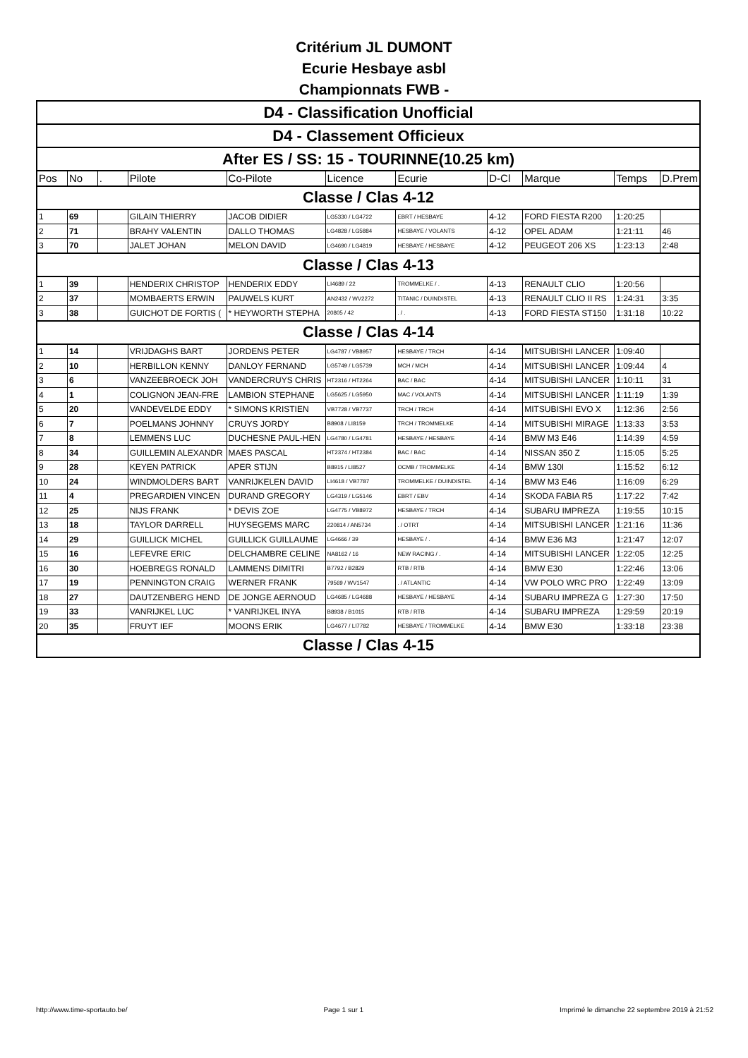Critérium JL DUMONT
Ecurie Hesbaye asbl
Championnats FWB -
| D4 - Classification Unofficial | | | | | | | | | | |
| D4 - Classement Officieux | | | | | | | | | | |
| After ES / SS: 15 - TOURINNE(10.25 km) | | | | | | | | | | |
| Pos | No | . | Pilote | Co-Pilote | Licence | Ecurie | D-Cl | Marque | Temps | D.Prem |
| Classe / Clas 4-12 | | | | | | | | | | |
| 1 | 69 | | GILAIN THIERRY | JACOB DIDIER | LG5330 / LG4722 | EBRT / HESBAYE | 4-12 | FORD FIESTA R200 | 1:20:25 | |
| 2 | 71 | | BRAHY VALENTIN | DALLO THOMAS | LG4828 / LG5884 | HESBAYE / VOLANTS | 4-12 | OPEL ADAM | 1:21:11 | 46 |
| 3 | 70 | | JALET JOHAN | MELON DAVID | LG4690 / LG4819 | HESBAYE / HESBAYE | 4-12 | PEUGEOT 206 XS | 1:23:13 | 2:48 |
| Classe / Clas 4-13 | | | | | | | | | | |
| 1 | 39 | | HENDERIX CHRISTOP | HENDERIX EDDY | LI4689 / 22 | TROMMELKE / . | 4-13 | RENAULT CLIO | 1:20:56 | |
| 2 | 37 | | MOMBAERTS ERWIN | PAUWELS KURT | AN2432 / WV2272 | TITANIC / DUINDISTEL | 4-13 | RENAULT CLIO II RS | 1:24:31 | 3:35 |
| 3 | 38 | | GUICHOT DE FORTIS ( | * HEYWORTH STEPHA | 20805 / 42 | . / . | 4-13 | FORD FIESTA ST150 | 1:31:18 | 10:22 |
| Classe / Clas 4-14 | | | | | | | | | | |
| 1 | 14 | | VRIJDAGHS BART | JORDENS PETER | LG4787 / VB8957 | HESBAYE / TRCH | 4-14 | MITSUBISHI LANCER | 1:09:40 | |
| 2 | 10 | | HERBILLON KENNY | DANLOY FERNAND | LG5749 / LG5739 | MCH / MCH | 4-14 | MITSUBISHI LANCER | 1:09:44 | 4 |
| 3 | 6 | | VANZEEBROECK JOH | VANDERCRUYS CHRIS | HT2316 / HT2264 | BAC / BAC | 4-14 | MITSUBISHI LANCER | 1:10:11 | 31 |
| 4 | 1 | | COLIGNON JEAN-FRE | LAMBION STEPHANE | LG5625 / LG5950 | MAC / VOLANTS | 4-14 | MITSUBISHI LANCER | 1:11:19 | 1:39 |
| 5 | 20 | | VANDEVELDE EDDY | * SIMONS KRISTIEN | VB7728 / VB7737 | TRCH / TRCH | 4-14 | MITSUBISHI EVO X | 1:12:36 | 2:56 |
| 6 | 7 | | POELMANS JOHNNY | CRUYS JORDY | B8908 / LI8159 | TRCH / TROMMELKE | 4-14 | MITSUBISHI MIRAGE | 1:13:33 | 3:53 |
| 7 | 8 | | LEMMENS LUC | DUCHESNE PAUL-HEN | LG4780 / LG4781 | HESBAYE / HESBAYE | 4-14 | BMW M3 E46 | 1:14:39 | 4:59 |
| 8 | 34 | | GUILLEMIN ALEXANDR | MAES PASCAL | HT2374 / HT2384 | BAC / BAC | 4-14 | NISSAN 350 Z | 1:15:05 | 5:25 |
| 9 | 28 | | KEYEN PATRICK | APER STIJN | B8915 / LI8527 | OCMB / TROMMELKE | 4-14 | BMW 130I | 1:15:52 | 6:12 |
| 10 | 24 | | WINDMOLDERS BART | VANRIJKELEN DAVID | LI4618 / VB7787 | TROMMELKE / DUINDISTEL | 4-14 | BMW M3 E46 | 1:16:09 | 6:29 |
| 11 | 4 | | PREGARDIEN VINCEN | DURAND GREGORY | LG4319 / LG5146 | EBRT / EBV | 4-14 | SKODA FABIA R5 | 1:17:22 | 7:42 |
| 12 | 25 | | NIJS FRANK | * DEVIS ZOE | LG4775 / VB8972 | HESBAYE / TRCH | 4-14 | SUBARU IMPREZA | 1:19:55 | 10:15 |
| 13 | 18 | | TAYLOR DARRELL | HUYSEGEMS MARC | 220814 / AN5734 | . / OTRT | 4-14 | MITSUBISHI LANCER | 1:21:16 | 11:36 |
| 14 | 29 | | GUILLICK MICHEL | GUILLICK GUILLAUME | LG4666 / 39 | HESBAYE / . | 4-14 | BMW E36 M3 | 1:21:47 | 12:07 |
| 15 | 16 | | LEFEVRE ERIC | DELCHAMBRE CELINE | NA8162 / 16 | NEW RACING / . | 4-14 | MITSUBISHI LANCER | 1:22:05 | 12:25 |
| 16 | 30 | | HOEBREGS RONALD | LAMMENS DIMITRI | B7792 / B2829 | RTB / RTB | 4-14 | BMW E30 | 1:22:46 | 13:06 |
| 17 | 19 | | PENNINGTON CRAIG | WERNER FRANK | 79569 / WV1547 | . / ATLANTIC | 4-14 | VW POLO WRC PRO | 1:22:49 | 13:09 |
| 18 | 27 | | DAUTZENBERG HEND | DE JONGE AERNOUD | LG4685 / LG4688 | HESBAYE / HESBAYE | 4-14 | SUBARU IMPREZA G | 1:27:30 | 17:50 |
| 19 | 33 | | VANRIJKEL LUC | * VANRIJKEL INYA | B8938 / B1015 | RTB / RTB | 4-14 | SUBARU IMPREZA | 1:29:59 | 20:19 |
| 20 | 35 | | FRUYT IEF | MOONS ERIK | LG4677 / LI7782 | HESBAYE / TROMMELKE | 4-14 | BMW E30 | 1:33:18 | 23:38 |
| Classe / Clas 4-15 | | | | | | | | | | |
http://www.time-sportauto.be/ Page 1 sur 1 Imprimé le dimanche 22 septembre 2019 à 21:52